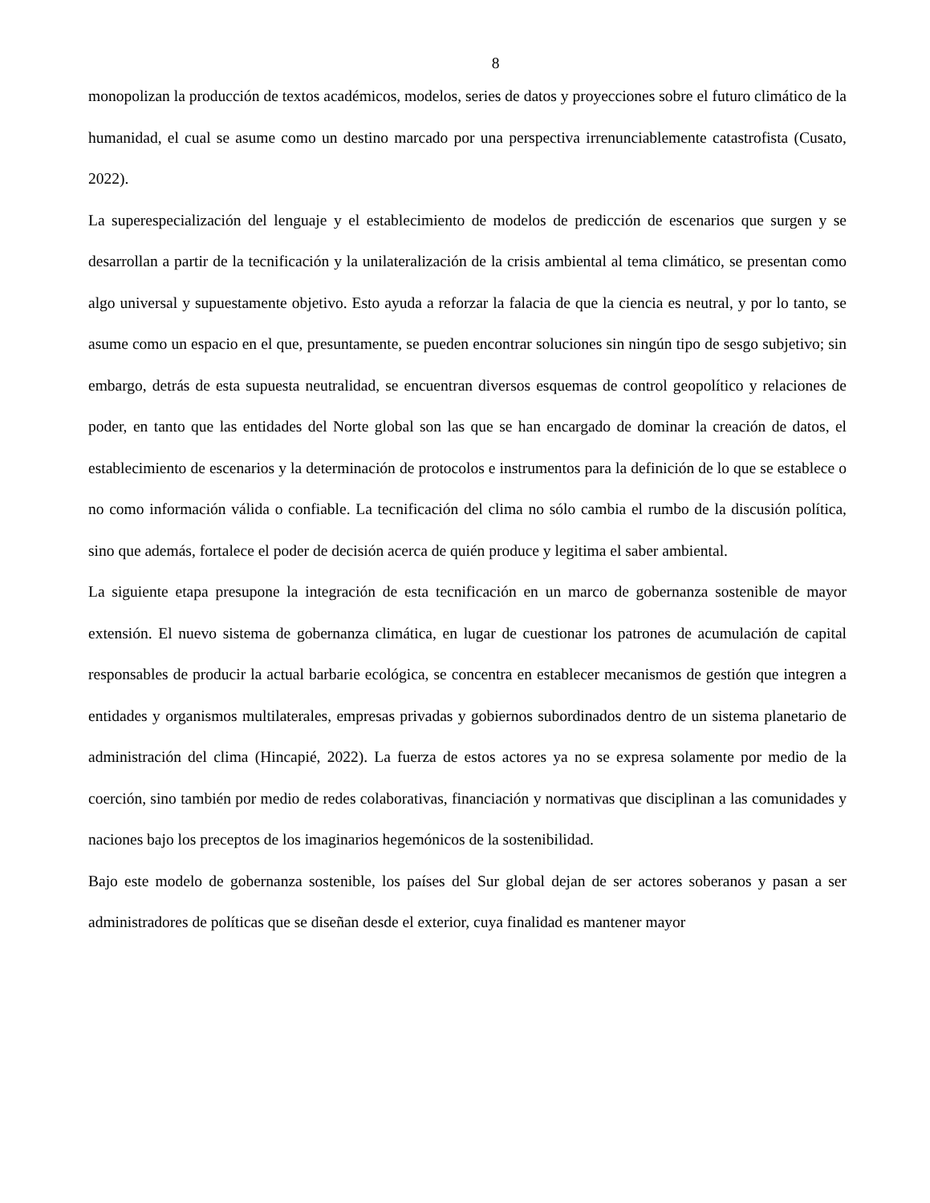8
monopolizan la producción de textos académicos, modelos, series de datos y proyecciones sobre el futuro climático de la humanidad, el cual se asume como un destino marcado por una perspectiva irrenunciablemente catastrofista (Cusato, 2022).
La superespecialización del lenguaje y el establecimiento de modelos de predicción de escenarios que surgen y se desarrollan a partir de la tecnificación y la unilateralización de la crisis ambiental al tema climático, se presentan como algo universal y supuestamente objetivo. Esto ayuda a reforzar la falacia de que la ciencia es neutral, y por lo tanto, se asume como un espacio en el que, presuntamente, se pueden encontrar soluciones sin ningún tipo de sesgo subjetivo; sin embargo, detrás de esta supuesta neutralidad, se encuentran diversos esquemas de control geopolítico y relaciones de poder, en tanto que las entidades del Norte global son las que se han encargado de dominar la creación de datos, el establecimiento de escenarios y la determinación de protocolos e instrumentos para la definición de lo que se establece o no como información válida o confiable. La tecnificación del clima no sólo cambia el rumbo de la discusión política, sino que además, fortalece el poder de decisión acerca de quién produce y legitima el saber ambiental.
La siguiente etapa presupone la integración de esta tecnificación en un marco de gobernanza sostenible de mayor extensión. El nuevo sistema de gobernanza climática, en lugar de cuestionar los patrones de acumulación de capital responsables de producir la actual barbarie ecológica, se concentra en establecer mecanismos de gestión que integren a entidades y organismos multilaterales, empresas privadas y gobiernos subordinados dentro de un sistema planetario de administración del clima (Hincapié, 2022). La fuerza de estos actores ya no se expresa solamente por medio de la coerción, sino también por medio de redes colaborativas, financiación y normativas que disciplinan a las comunidades y naciones bajo los preceptos de los imaginarios hegemónicos de la sostenibilidad.
Bajo este modelo de gobernanza sostenible, los países del Sur global dejan de ser actores soberanos y pasan a ser administradores de políticas que se diseñan desde el exterior, cuya finalidad es mantener mayor